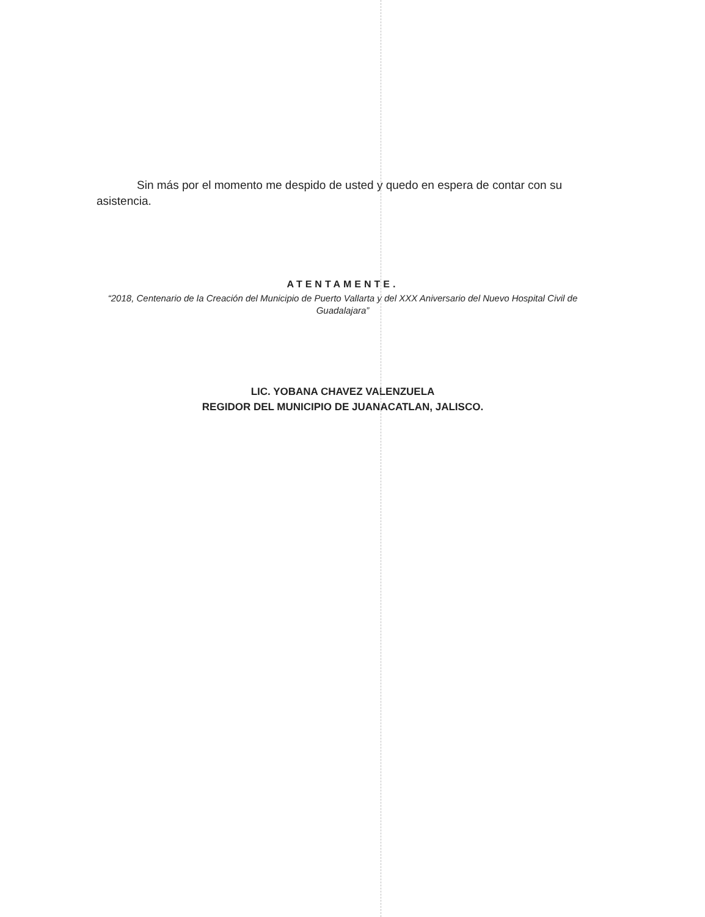Sin más por el momento me despido de usted y quedo en espera de contar con su asistencia.
ATENTAMENTE.
“2018, Centenario de la Creación del Municipio de Puerto Vallarta y del XXX Aniversario del Nuevo Hospital Civil de Guadalajara”
LIC. YOBANA CHAVEZ VALENZUELA
REGIDOR DEL MUNICIPIO DE JUANACATLAN, JALISCO.